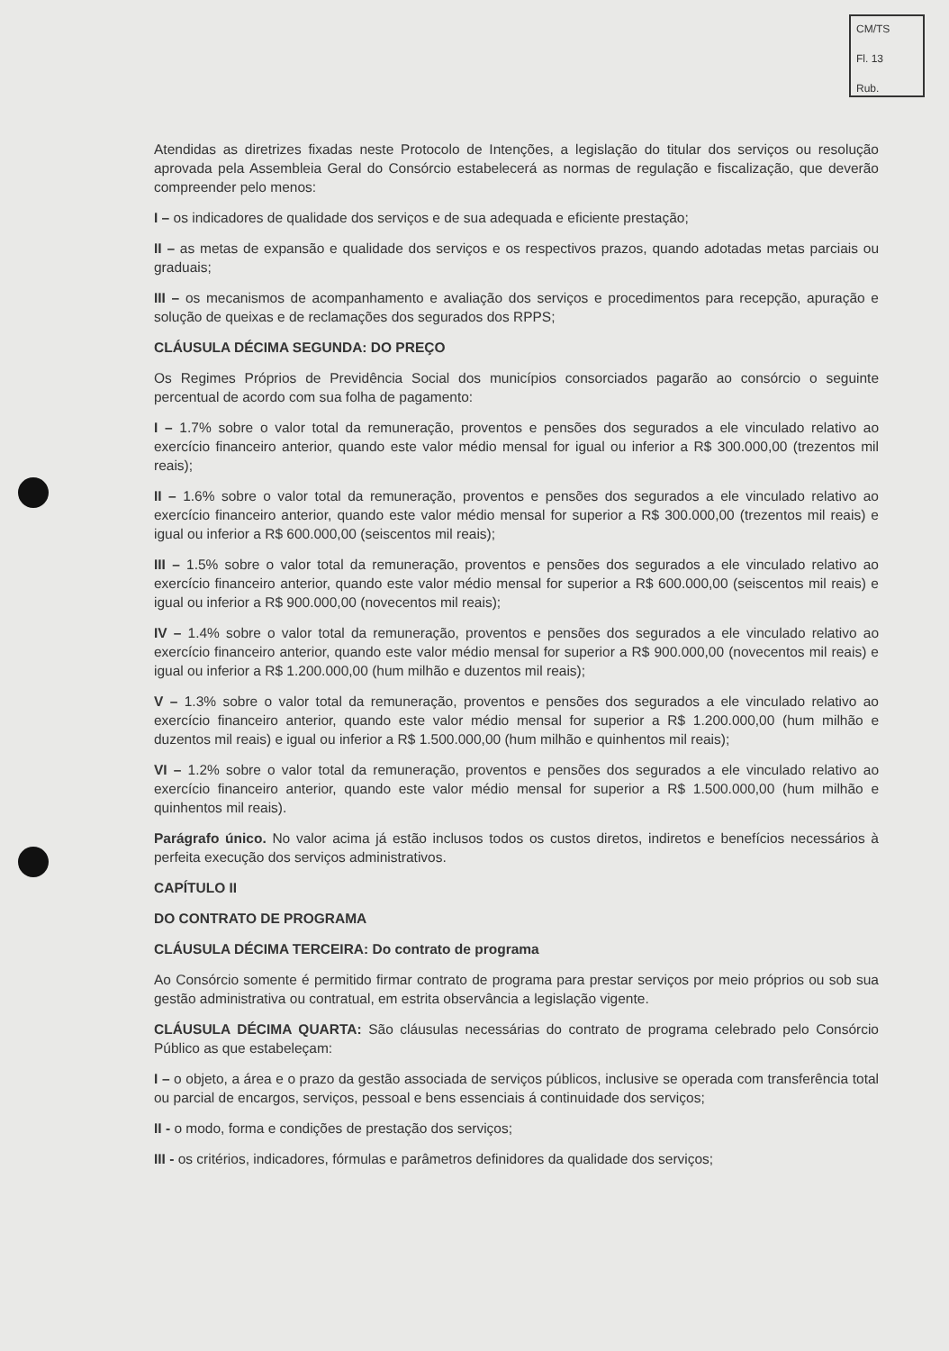CM/TS
Fl. 13
Rub.
Atendidas as diretrizes fixadas neste Protocolo de Intenções, a legislação do titular dos serviços ou resolução aprovada pela Assembleia Geral do Consórcio estabelecerá as normas de regulação e fiscalização, que deverão compreender pelo menos:
I – os indicadores de qualidade dos serviços e de sua adequada e eficiente prestação;
II – as metas de expansão e qualidade dos serviços e os respectivos prazos, quando adotadas metas parciais ou graduais;
III – os mecanismos de acompanhamento e avaliação dos serviços e procedimentos para recepção, apuração e solução de queixas e de reclamações dos segurados dos RPPS;
CLÁUSULA DÉCIMA SEGUNDA: DO PREÇO
Os Regimes Próprios de Previdência Social dos municípios consorciados pagarão ao consórcio o seguinte percentual de acordo com sua folha de pagamento:
I – 1.7% sobre o valor total da remuneração, proventos e pensões dos segurados a ele vinculado relativo ao exercício financeiro anterior, quando este valor médio mensal for igual ou inferior a R$ 300.000,00 (trezentos mil reais);
II – 1.6% sobre o valor total da remuneração, proventos e pensões dos segurados a ele vinculado relativo ao exercício financeiro anterior, quando este valor médio mensal for superior a R$ 300.000,00 (trezentos mil reais) e igual ou inferior a R$ 600.000,00 (seiscentos mil reais);
III – 1.5% sobre o valor total da remuneração, proventos e pensões dos segurados a ele vinculado relativo ao exercício financeiro anterior, quando este valor médio mensal for superior a R$ 600.000,00 (seiscentos mil reais) e igual ou inferior a R$ 900.000,00 (novecentos mil reais);
IV – 1.4% sobre o valor total da remuneração, proventos e pensões dos segurados a ele vinculado relativo ao exercício financeiro anterior, quando este valor médio mensal for superior a R$ 900.000,00 (novecentos mil reais) e igual ou inferior a R$ 1.200.000,00 (hum milhão e duzentos mil reais);
V – 1.3% sobre o valor total da remuneração, proventos e pensões dos segurados a ele vinculado relativo ao exercício financeiro anterior, quando este valor médio mensal for superior a R$ 1.200.000,00 (hum milhão e duzentos mil reais) e igual ou inferior a R$ 1.500.000,00 (hum milhão e quinhentos mil reais);
VI – 1.2% sobre o valor total da remuneração, proventos e pensões dos segurados a ele vinculado relativo ao exercício financeiro anterior, quando este valor médio mensal for superior a R$ 1.500.000,00 (hum milhão e quinhentos mil reais).
Parágrafo único. No valor acima já estão inclusos todos os custos diretos, indiretos e benefícios necessários à perfeita execução dos serviços administrativos.
CAPÍTULO II
DO CONTRATO DE PROGRAMA
CLÁUSULA DÉCIMA TERCEIRA: Do contrato de programa
Ao Consórcio somente é permitido firmar contrato de programa para prestar serviços por meio próprios ou sob sua gestão administrativa ou contratual, em estrita observância a legislação vigente.
CLÁUSULA DÉCIMA QUARTA: São cláusulas necessárias do contrato de programa celebrado pelo Consórcio Público as que estabeleçam:
I – o objeto, a área e o prazo da gestão associada de serviços públicos, inclusive se operada com transferência total ou parcial de encargos, serviços, pessoal e bens essenciais á continuidade dos serviços;
II - o modo, forma e condições de prestação dos serviços;
III - os critérios, indicadores, fórmulas e parâmetros definidores da qualidade dos serviços;